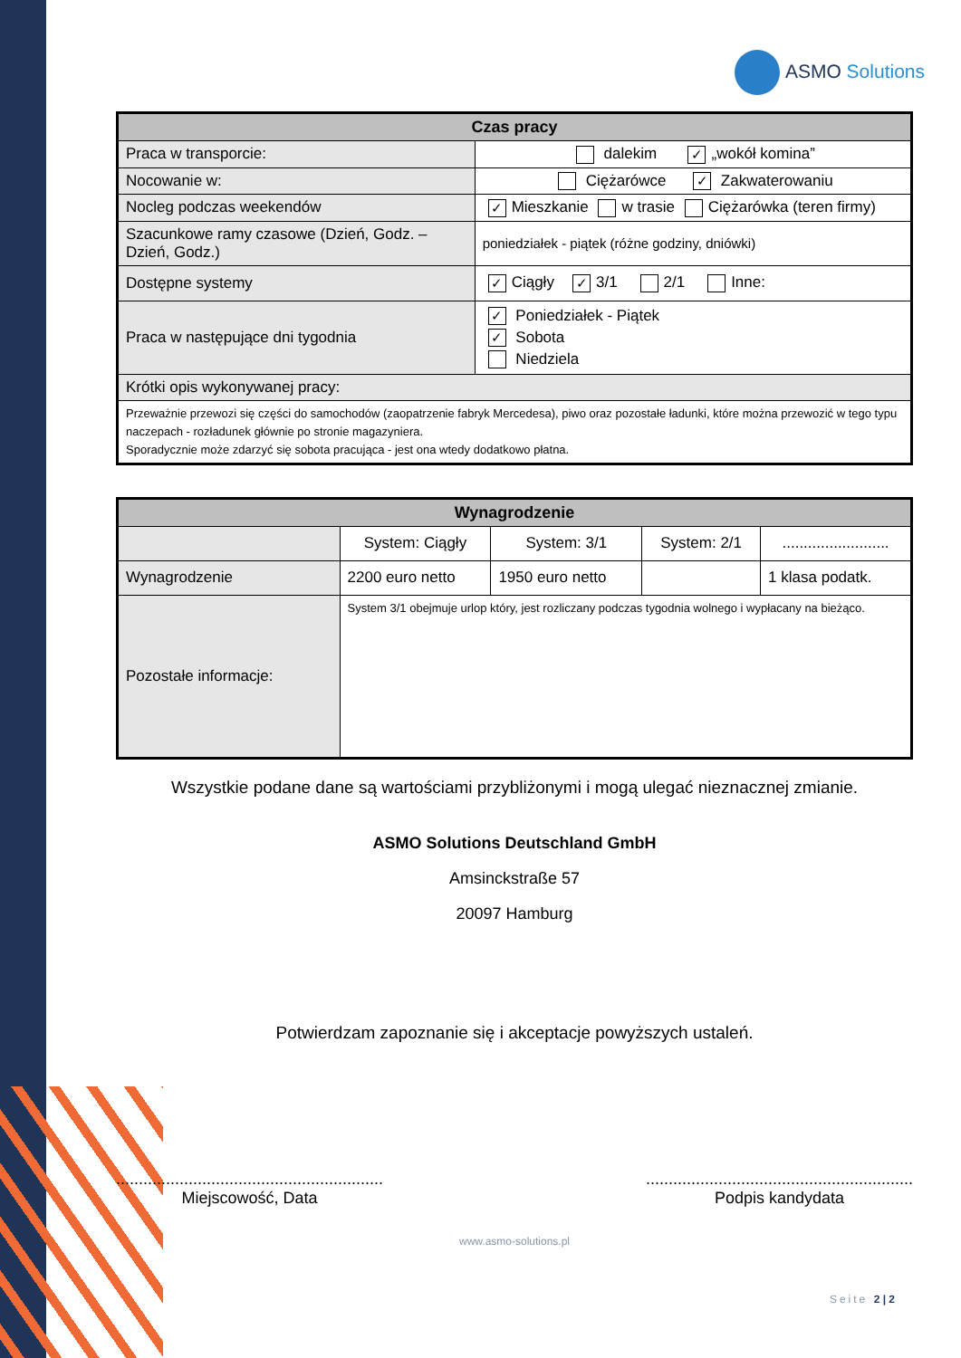ASMO Solutions
| Czas pracy | |
| --- | --- |
| Praca w transporcie: | dalekim ✓ „wokół komina” |
| Nocowanie w: | Ciężarówce ✓ Zakwaterowaniu |
| Nocleg podczas weekendów | ✓ Mieszkanie w trasie Ciężarówka (teren firmy) |
| Szacunkowe ramy czasowe (Dzień, Godz. – Dzień, Godz.) | poniedziałek - piątek (różne godziny, dniówki) |
| Dostępne systemy | ✓ Ciągły ✓ 3/1 2/1 Inne: |
| Praca w następujące dni tygodnia | ✓ Poniedziałek - Piątek ✓ Sobota Niedziela |
| Krótki opis wykonywanej pracy: | |
| Przeważnie przewozi się części do samochodów (zaopatrzenie fabryk Mercedesa), piwo oraz pozostałe ładunki, które można przewozić w tego typu naczepach - rozładunek głównie po stronie magazyniera. Sporadycznie może zdarzyć się sobota pracująca - jest ona wtedy dodatkowo płatna. | |
| Wynagrodzenie | | | | |
| --- | --- | --- | --- | --- |
| | System: Ciągły | System: 3/1 | System: 2/1 | ......................... |
| Wynagrodzenie | 2200 euro netto | 1950 euro netto | | 1 klasa podatk. |
| Pozostałe informacje: | System 3/1 obejmuje urlop który, jest rozliczany podczas tygodnia wolnego i wypłacany na bieżąco. | | | |
Wszystkie podane dane są wartościami przybliżonymi i mogą ulegać nieznacznej zmianie.
ASMO Solutions Deutschland GmbH
Amsinckstraße 57
20097 Hamburg
Potwierdzam zapoznanie się i akceptacje powyższych ustaleń.
...........................................................
Miejscowość, Data
...........................................................
Podpis kandydata
www.asmo-solutions.pl
Seite 2 | 2